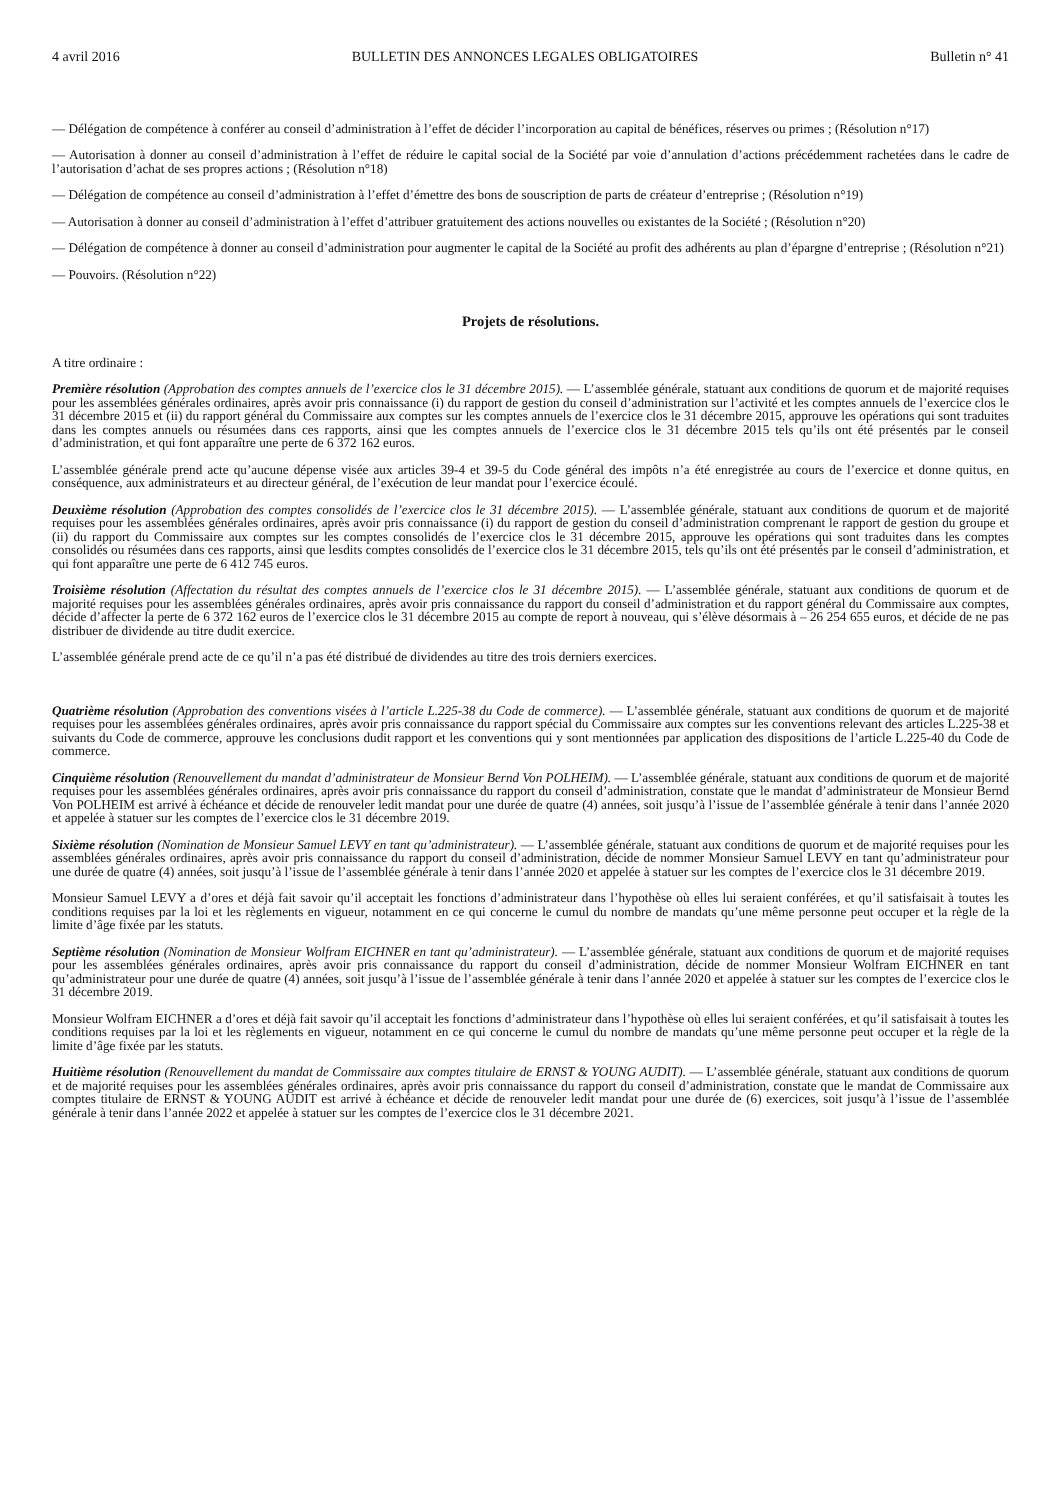4 avril 2016 BULLETIN DES ANNONCES LEGALES OBLIGATOIRES Bulletin n° 41
— Délégation de compétence à conférer au conseil d’administration à l’effet de décider l’incorporation au capital de bénéfices, réserves ou primes ; (Résolution n°17)
— Autorisation à donner au conseil d’administration à l’effet de réduire le capital social de la Société par voie d’annulation d’actions précédemment rachetées dans le cadre de l’autorisation d’achat de ses propres actions ; (Résolution n°18)
— Délégation de compétence au conseil d’administration à l’effet d’émettre des bons de souscription de parts de créateur d’entreprise ; (Résolution n°19)
— Autorisation à donner au conseil d’administration à l’effet d’attribuer gratuitement des actions nouvelles ou existantes de la Société ; (Résolution n°20)
— Délégation de compétence à donner au conseil d’administration pour augmenter le capital de la Société au profit des adhérents au plan d’épargne d’entreprise ; (Résolution n°21)
— Pouvoirs. (Résolution n°22)
Projets de résolutions.
A titre ordinaire :
Première résolution (Approbation des comptes annuels de l’exercice clos le 31 décembre 2015). — L’assemblée générale, statuant aux conditions de quorum et de majorité requises pour les assemblées générales ordinaires, après avoir pris connaissance (i) du rapport de gestion du conseil d’administration sur l’activité et les comptes annuels de l’exercice clos le 31 décembre 2015 et (ii) du rapport général du Commissaire aux comptes sur les comptes annuels de l’exercice clos le 31 décembre 2015, approuve les opérations qui sont traduites dans les comptes annuels ou résumées dans ces rapports, ainsi que les comptes annuels de l’exercice clos le 31 décembre 2015 tels qu’ils ont été présentés par le conseil d’administration, et qui font apparaître une perte de 6 372 162 euros.
L’assemblée générale prend acte qu’aucune dépense visée aux articles 39-4 et 39-5 du Code général des impôts n’a été enregistrée au cours de l’exercice et donne quitus, en conséquence, aux administrateurs et au directeur général, de l’exécution de leur mandat pour l’exercice écoulé.
Deuxième résolution (Approbation des comptes consolidés de l’exercice clos le 31 décembre 2015). — L’assemblée générale, statuant aux conditions de quorum et de majorité requises pour les assemblées générales ordinaires, après avoir pris connaissance (i) du rapport de gestion du conseil d’administration comprenant le rapport de gestion du groupe et (ii) du rapport du Commissaire aux comptes sur les comptes consolidés de l’exercice clos le 31 décembre 2015, approuve les opérations qui sont traduites dans les comptes consolidés ou résumées dans ces rapports, ainsi que lesdits comptes consolidés de l’exercice clos le 31 décembre 2015, tels qu’ils ont été présentés par le conseil d’administration, et qui font apparaître une perte de 6 412 745 euros.
Troisième résolution (Affectation du résultat des comptes annuels de l’exercice clos le 31 décembre 2015). — L’assemblée générale, statuant aux conditions de quorum et de majorité requises pour les assemblées générales ordinaires, après avoir pris connaissance du rapport du conseil d’administration et du rapport général du Commissaire aux comptes, décide d’affecter la perte de 6 372 162 euros de l’exercice clos le 31 décembre 2015 au compte de report à nouveau, qui s’élève désormais à – 26 254 655 euros, et décide de ne pas distribuer de dividende au titre dudit exercice.
L’assemblée générale prend acte de ce qu’il n’a pas été distribué de dividendes au titre des trois derniers exercices.
Quatrième résolution (Approbation des conventions visées à l’article L.225-38 du Code de commerce). — L’assemblée générale, statuant aux conditions de quorum et de majorité requises pour les assemblées générales ordinaires, après avoir pris connaissance du rapport spécial du Commissaire aux comptes sur les conventions relevant des articles L.225-38 et suivants du Code de commerce, approuve les conclusions dudit rapport et les conventions qui y sont mentionnées par application des dispositions de l’article L.225-40 du Code de commerce.
Cinquième résolution (Renouvellement du mandat d’administrateur de Monsieur Bernd Von POLHEIM). — L’assemblée générale, statuant aux conditions de quorum et de majorité requises pour les assemblées générales ordinaires, après avoir pris connaissance du rapport du conseil d’administration, constate que le mandat d’administrateur de Monsieur Bernd Von POLHEIM est arrivé à échéance et décide de renouveler ledit mandat pour une durée de quatre (4) années, soit jusqu’à l’issue de l’assemblée générale à tenir dans l’année 2020 et appelée à statuer sur les comptes de l’exercice clos le 31 décembre 2019.
Sixième résolution (Nomination de Monsieur Samuel LEVY en tant qu’administrateur). — L’assemblée générale, statuant aux conditions de quorum et de majorité requises pour les assemblées générales ordinaires, après avoir pris connaissance du rapport du conseil d’administration, décide de nommer Monsieur Samuel LEVY en tant qu’administrateur pour une durée de quatre (4) années, soit jusqu’à l’issue de l’assemblée générale à tenir dans l’année 2020 et appelée à statuer sur les comptes de l’exercice clos le 31 décembre 2019.
Monsieur Samuel LEVY a d’ores et déjà fait savoir qu’il acceptait les fonctions d’administrateur dans l’hypothèse où elles lui seraient conférées, et qu’il satisfaisait à toutes les conditions requises par la loi et les règlements en vigueur, notamment en ce qui concerne le cumul du nombre de mandats qu’une même personne peut occuper et la règle de la limite d’âge fixée par les statuts.
Septième résolution (Nomination de Monsieur Wolfram EICHNER en tant qu’administrateur). — L’assemblée générale, statuant aux conditions de quorum et de majorité requises pour les assemblées générales ordinaires, après avoir pris connaissance du rapport du conseil d’administration, décide de nommer Monsieur Wolfram EICHNER en tant qu’administrateur pour une durée de quatre (4) années, soit jusqu’à l’issue de l’assemblée générale à tenir dans l’année 2020 et appelée à statuer sur les comptes de l’exercice clos le 31 décembre 2019.
Monsieur Wolfram EICHNER a d’ores et déjà fait savoir qu’il acceptait les fonctions d’administrateur dans l’hypothèse où elles lui seraient conférées, et qu’il satisfaisait à toutes les conditions requises par la loi et les règlements en vigueur, notamment en ce qui concerne le cumul du nombre de mandats qu’une même personne peut occuper et la règle de la limite d’âge fixée par les statuts.
Huitième résolution (Renouvellement du mandat de Commissaire aux comptes titulaire de ERNST & YOUNG AUDIT). — L’assemblée générale, statuant aux conditions de quorum et de majorité requises pour les assemblées générales ordinaires, après avoir pris connaissance du rapport du conseil d’administration, constate que le mandat de Commissaire aux comptes titulaire de ERNST & YOUNG AUDIT est arrivé à échéance et décide de renouveler ledit mandat pour une durée de (6) exercices, soit jusqu’à l’issue de l’assemblée générale à tenir dans l’année 2022 et appelée à statuer sur les comptes de l’exercice clos le 31 décembre 2021.